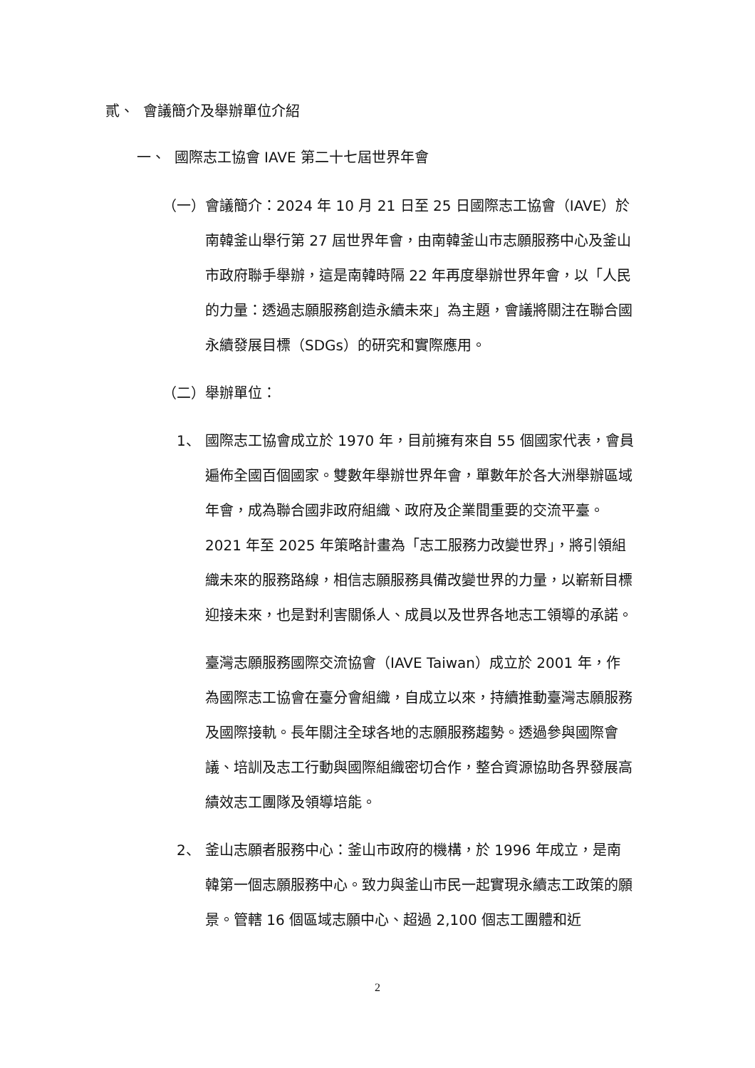貳、 會議簡介及舉辦單位介紹
一、 國際志工協會 IAVE 第二十七屆世界年會
（一） 會議簡介：2024 年 10 月 21 日至 25 日國際志工協會（IAVE）於南韓釜山舉行第 27 屆世界年會，由南韓釜山市志願服務中心及釜山市政府聯手舉辦，這是南韓時隔 22 年再度舉辦世界年會，以「人民的力量：透過志願服務創造永續未來」為主題，會議將關注在聯合國永續發展目標（SDGs）的研究和實際應用。
（二） 舉辦單位：
1、 國際志工協會成立於 1970 年，目前擁有來自 55 個國家代表，會員遍佈全國百個國家。雙數年舉辦世界年會，單數年於各大洲舉辦區域年會，成為聯合國非政府組織、政府及企業間重要的交流平臺。2021 年至 2025 年策略計畫為「志工服務力改變世界」，將引領組織未來的服務路線，相信志願服務具備改變世界的力量，以嶄新目標迎接未來，也是對利害關係人、成員以及世界各地志工領導的承諾。
臺灣志願服務國際交流協會（IAVE Taiwan）成立於 2001 年，作為國際志工協會在臺分會組織，自成立以來，持續推動臺灣志願服務及國際接軌。長年關注全球各地的志願服務趨勢。透過參與國際會議、培訓及志工行動與國際組織密切合作，整合資源協助各界發展高績效志工團隊及領導培能。
2、 釜山志願者服務中心：釜山市政府的機構，於 1996 年成立，是南韓第一個志願服務中心。致力與釜山市民一起實現永續志工政策的願景。管轄 16 個區域志願中心、超過 2,100 個志工團體和近
2